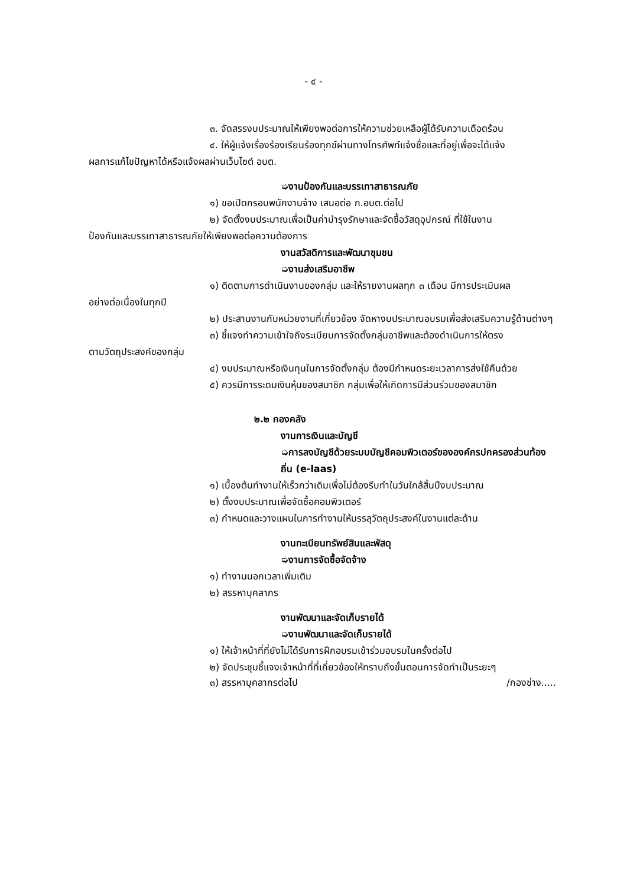- ๔ -
๓. จัดสรรงบประมาณให้เพียงพอต่อการให้ความช่วยเหลือผู้ได้รับความเดือดร้อน
๔. ให้ผู้แจ้งเรื่องร้องเรียนร้องทุกข์ผ่านทางโทรศัพท์แจ้งชื่อและที่อยู่เพื่อจะได้แจ้ง
ผลการแก้ไขปัญหาได้หรือแจ้งผลผ่านเว็บไซต์ อบต.
➭งานป้องกันและบรรเทาสาธารณภัย
๑) ขอเปิดกรอบพนักงานจ้าง เสนอต่อ ก.อบต.ต่อไป
๒) จัดตั้งงบประมาณเพื่อเป็นค่าบำรุงรักษาและจัดซื้อวัสดุอุปกรณ์ ที่ใช้ในงาน
ป้องกันและบรรเทาสาธารณภัยให้เพียงพอต่อความต้องการ
งานสวัสดิการและพัฒนาชุมชน
➭งานส่งเสริมอาชีพ
๑) ติดตามการดำเนินงานของกลุ่ม และให้รายงานผลทุก ๓ เดือน มีการประเมินผล
อย่างต่อเนื่องในทุกปี
๒) ประสานงานกับหน่วยงานที่เกี่ยวข้อง จัดหางบประมาณอบรมเพื่อส่งเสริมความรู้ด้านต่างๆ
๓) ชี้แจงทำความเข้าใจถึงระเบียบการจัดตั้งกลุ่มอาชีพและต้องดำเนินการให้ตรง
ตามวัตถุประสงค์ของกลุ่ม
๔) งบประมาณหรือเงินทุนในการจัดตั้งกลุ่ม ต้องมีกำหนดระยะเวลาการส่งใช้คืนด้วย
๕) ควรมีการระดมเงินหุ้นของสมาชิก กลุ่มเพื่อให้เกิดการมีส่วนร่วมของสมาชิก
๒.๒ กองคลัง
งานการเงินและบัญชี
➭การลงบัญชีด้วยระบบบัญชีคอมพิวเตอร์ขององค์กรปกครองส่วนท้องถิ่น (e-laas)
๑) เบื้องต้นทำงานให้เร็วกว่าเดิมเพื่อไม่ต้องรีบทำในวันใกล้สิ้นปีงบประมาณ
๒) ตั้งงบประมาณเพื่อจัดซื้อคอมพิวเตอร์
๓) กำหนดและวางแผนในการทำงานให้บรรลุวัตถุประสงค์ในงานแต่ละด้าน
งานทะเบียนทรัพย์สินและพัสดุ
➭งานการจัดซื้อจัดจ้าง
๑) ทำงานนอกเวลาเพิ่มเติม
๒) สรรหาบุคลากร
งานพัฒนาและจัดเก็บรายได้
➭งานพัฒนาและจัดเก็บรายได้
๑) ให้เจ้าหน้าที่ที่ยังไม่ได้รับการฝึกอบรมเข้าร่วมอบรมในครั้งต่อไป
๒) จัดประชุมชี้แจงเจ้าหน้าที่ที่เกี่ยวข้องให้ทราบถึงขั้นตอนการจัดทำเป็นระยะๆ
๓) สรรหาบุคลากรต่อไป /กองช่าง.....